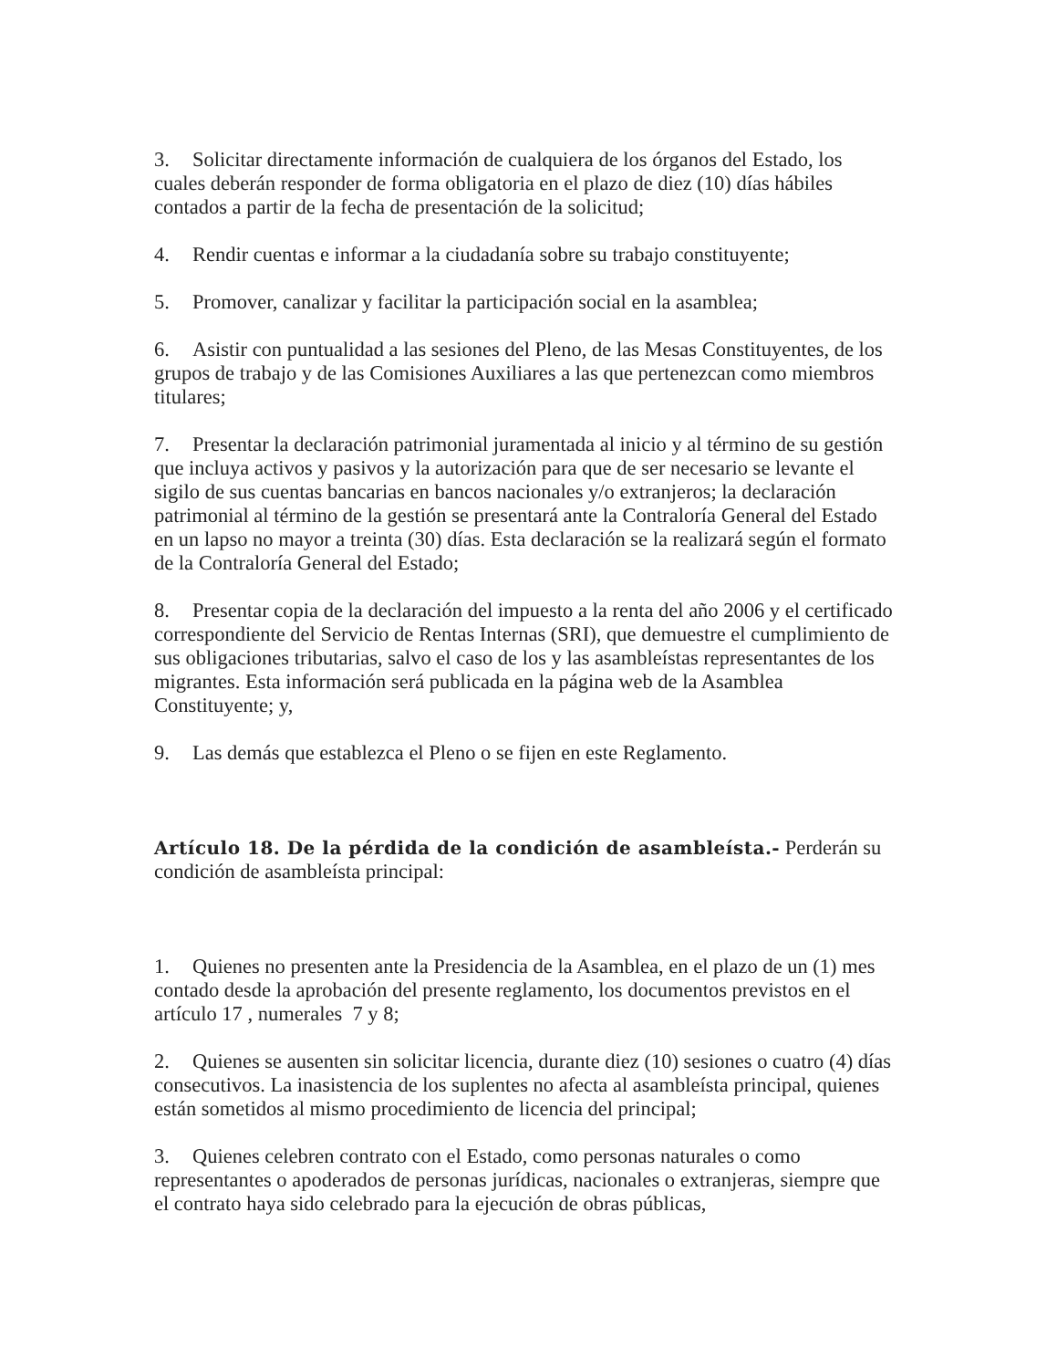3. Solicitar directamente información de cualquiera de los órganos del Estado, los cuales deberán responder de forma obligatoria en el plazo de diez (10) días hábiles contados a partir de la fecha de presentación de la solicitud;
4. Rendir cuentas e informar a la ciudadanía sobre su trabajo constituyente;
5. Promover, canalizar y facilitar la participación social en la asamblea;
6. Asistir con puntualidad a las sesiones del Pleno, de las Mesas Constituyentes, de los grupos de trabajo y de las Comisiones Auxiliares a las que pertenezcan como miembros titulares;
7. Presentar la declaración patrimonial juramentada al inicio y al término de su gestión que incluya activos y pasivos y la autorización para que de ser necesario se levante el sigilo de sus cuentas bancarias en bancos nacionales y/o extranjeros; la declaración patrimonial al término de la gestión se presentará ante la Contraloría General del Estado en un lapso no mayor a treinta (30) días. Esta declaración se la realizará según el formato de la Contraloría General del Estado;
8. Presentar copia de la declaración del impuesto a la renta del año 2006 y el certificado correspondiente del Servicio de Rentas Internas (SRI), que demuestre el cumplimiento de sus obligaciones tributarias, salvo el caso de los y las asambleístas representantes de los migrantes. Esta información será publicada en la página web de la Asamblea Constituyente; y,
9. Las demás que establezca el Pleno o se fijen en este Reglamento.
Artículo 18. De la pérdida de la condición de asambleísta.- Perderán su condición de asambleísta principal:
1. Quienes no presenten ante la Presidencia de la Asamblea, en el plazo de un (1) mes contado desde la aprobación del presente reglamento, los documentos previstos en el artículo 17 , numerales 7 y 8;
2. Quienes se ausenten sin solicitar licencia, durante diez (10) sesiones o cuatro (4) días consecutivos. La inasistencia de los suplentes no afecta al asambleísta principal, quienes están sometidos al mismo procedimiento de licencia del principal;
3. Quienes celebren contrato con el Estado, como personas naturales o como representantes o apoderados de personas jurídicas, nacionales o extranjeras, siempre que el contrato haya sido celebrado para la ejecución de obras públicas,